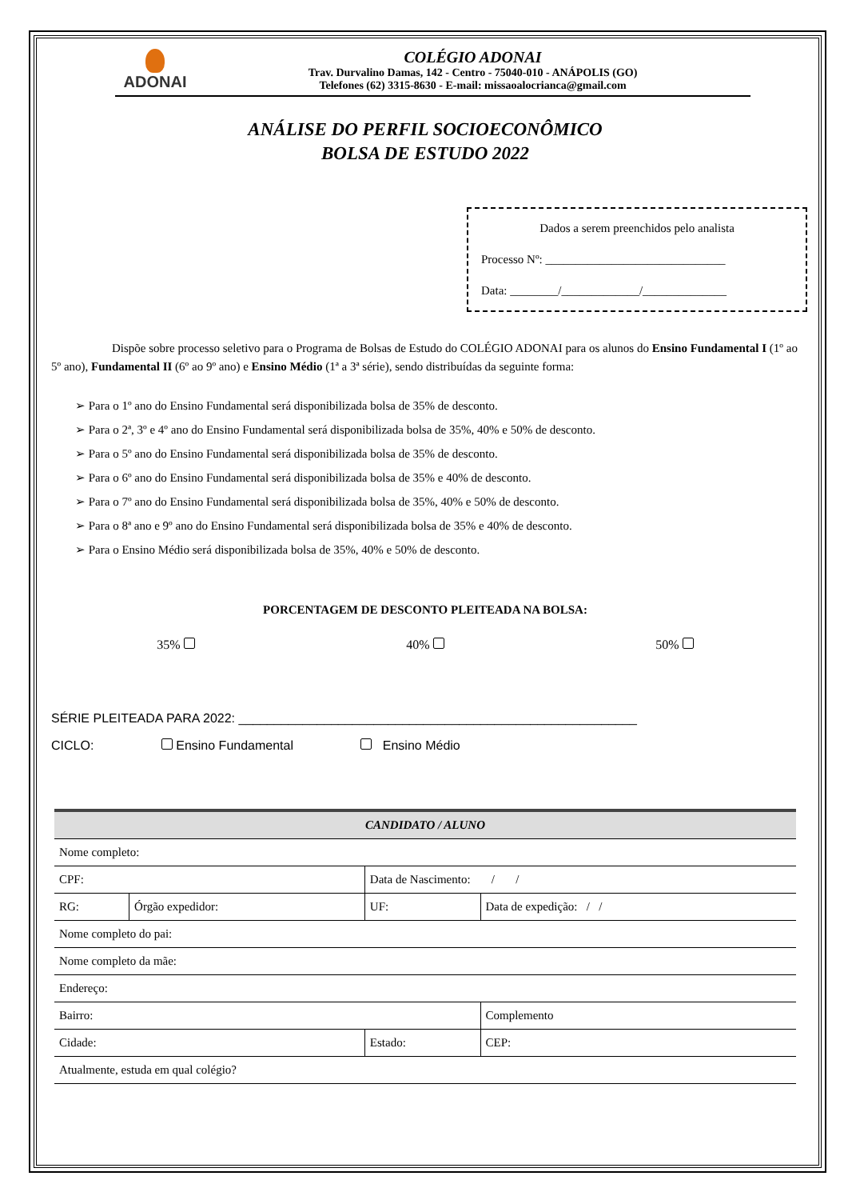ADONAI
COLÉGIO ADONAI
Trav. Durvalino Damas, 142 - Centro - 75040-010 - ANÁPOLIS (GO)
Telefones (62) 3315-8630 - E-mail: missaoalocrianca@gmail.com
ANÁLISE DO PERFIL SOCIOECONÔMICO
BOLSA DE ESTUDO 2022
Dados a serem preenchidos pelo analista
Processo Nº: ______________________________
Data: ________/_____________/______________
Dispõe sobre processo seletivo para o Programa de Bolsas de Estudo do COLÉGIO ADONAI para os alunos do Ensino Fundamental I (1º ao 5º ano), Fundamental II (6º ao 9º ano) e Ensino Médio (1ª a 3ª série), sendo distribuídas da seguinte forma:
➢ Para o 1º ano do Ensino Fundamental será disponibilizada bolsa de 35% de desconto.
➢ Para o 2ª, 3º e 4º ano do Ensino Fundamental será disponibilizada bolsa de 35%, 40% e 50% de desconto.
➢ Para o 5º ano do Ensino Fundamental será disponibilizada bolsa de 35% de desconto.
➢ Para o 6º ano do Ensino Fundamental será disponibilizada bolsa de 35% e 40% de desconto.
➢ Para o 7º ano do Ensino Fundamental será disponibilizada bolsa de 35%, 40% e 50% de desconto.
➢ Para o 8ª ano e 9º ano do Ensino Fundamental será disponibilizada bolsa de 35% e 40% de desconto.
➢ Para o Ensino Médio será disponibilizada bolsa de 35%, 40% e 50% de desconto.
PORCENTAGEM DE DESCONTO PLEITEADA NA BOLSA:
35% 40% 50%
SÉRIE PLEITEADA PARA 2022: ________________________________________________________
CICLO: Ensino Fundamental Ensino Médio
| CANDIDATO / ALUNO | | | | |
| --- | --- | --- | --- | --- |
| Nome completo: | | | | |
| CPF: | | Data de Nascimento: / / | | |
| RG: | Órgão expedidor: | UF: | Data de expedição: / / | |
| Nome completo do pai: | | | | |
| Nome completo da mãe: | | | | |
| Endereço: | | | | |
| Bairro: | | | Complemento | |
| Cidade: | | Estado: | | CEP: |
| Atualmente, estuda em qual colégio? | | | | |